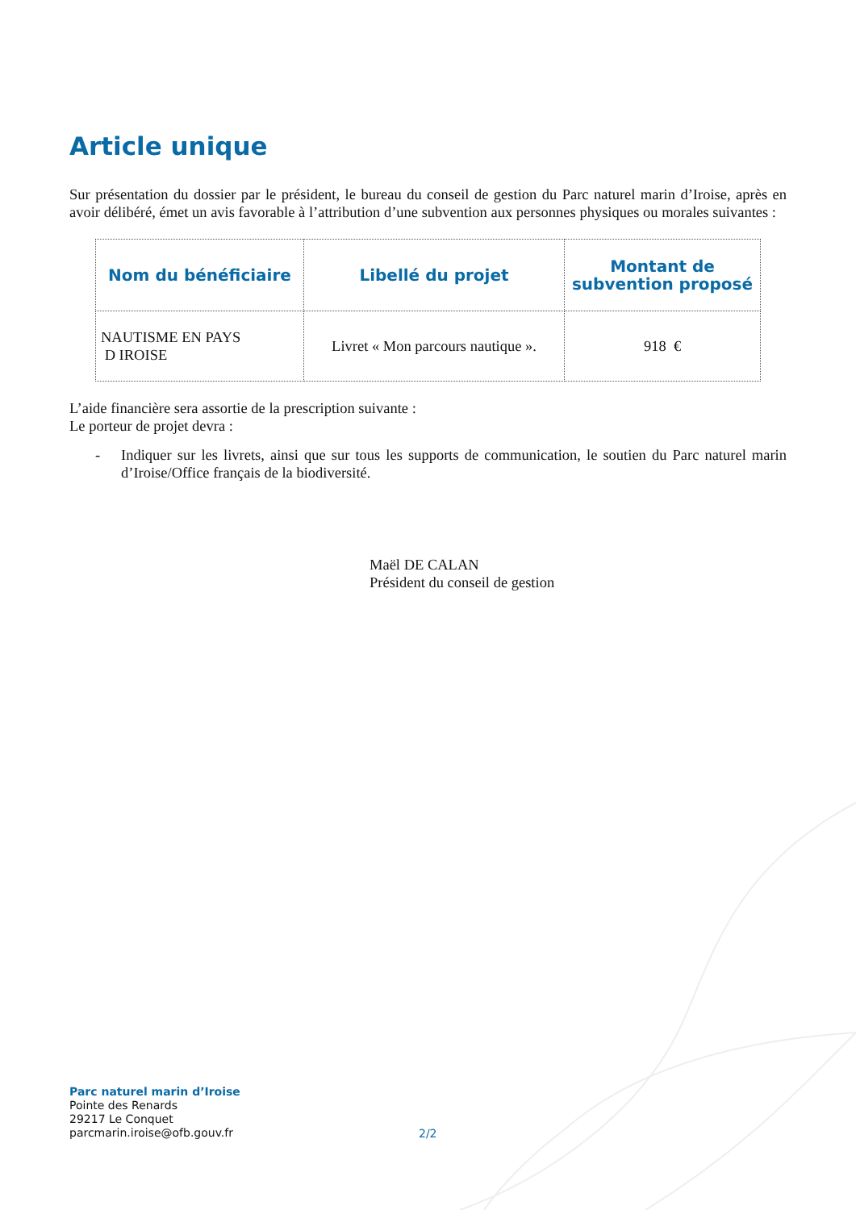Article unique
Sur présentation du dossier par le président, le bureau du conseil de gestion du Parc naturel marin d’Iroise, après en avoir délibéré, émet un avis favorable à l’attribution d’une subvention aux personnes physiques ou morales suivantes :
| Nom du bénéficiaire | Libellé du projet | Montant de subvention proposé |
| --- | --- | --- |
| NAUTISME EN PAYS D IROISE | Livret « Mon parcours nautique ». | 918 € |
L’aide financière sera assortie de la prescription suivante :
Le porteur de projet devra :
- Indiquer sur les livrets, ainsi que sur tous les supports de communication, le soutien du Parc naturel marin d’Iroise/Office français de la biodiversité.
Maël DE CALAN
Président du conseil de gestion
Parc naturel marin d’Iroise
Pointe des Renards
29217 Le Conquet
parcmarin.iroise@ofb.gouv.fr
2/2